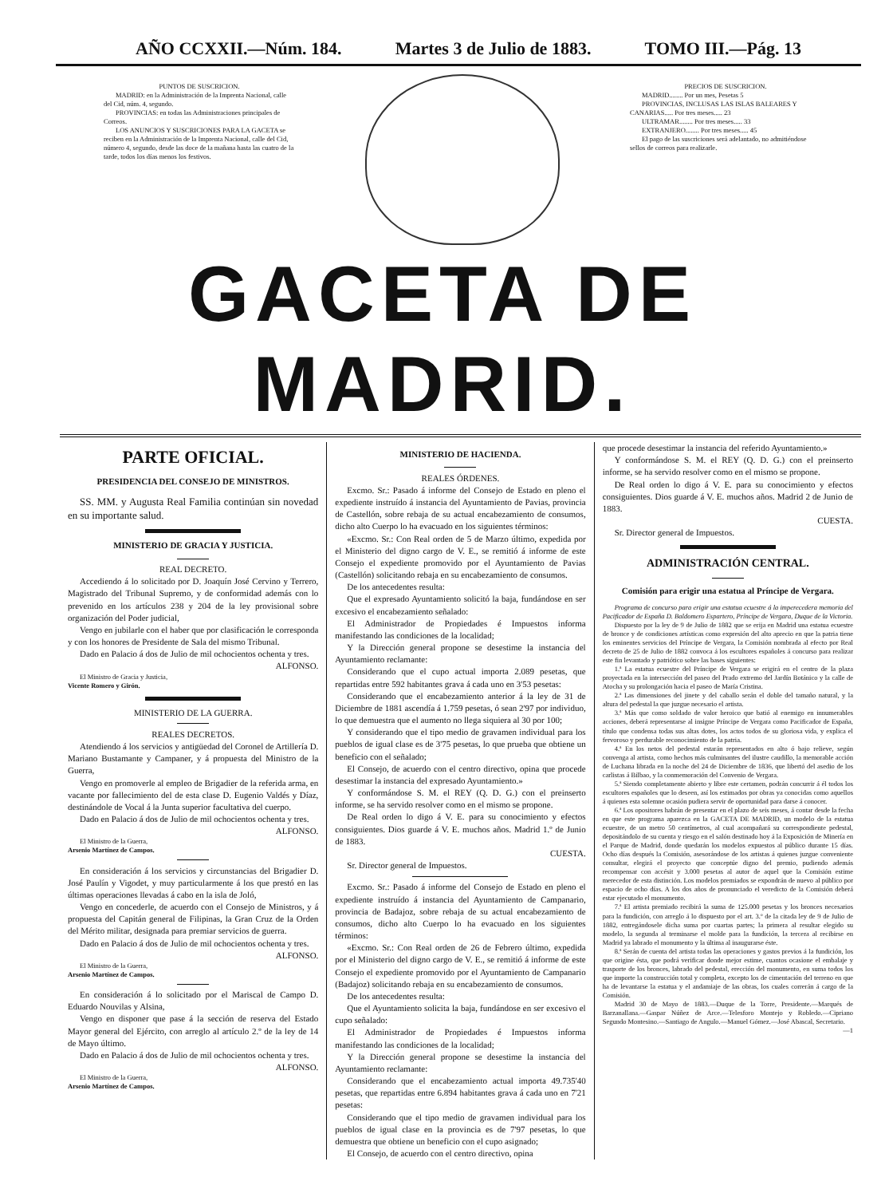AÑO CCXXII.—Núm. 184. Martes 3 de Julio de 1883. TOMO III.—Pág. 13
PUNTOS DE SUSCRICION.
MADRID: en la Administración de la Imprenta Nacional, calle del Cid, núm. 4, segundo.
PROVINCIAS: en todas las Administraciones principales de Correos.
LOS ANUNCIOS Y SUSCRICIONES PARA LA GACETA se reciben en la Administración de la Imprenta Nacional, calle del Cid, número 4, segundo, desde las doce de la mañana hasta las cuatro de la tarde, todos los días menos los festivos.
PRECIOS DE SUSCRICION.
MADRID........ Por un mes, Pesetas 5
PROVINCIAS, INCLUSAS LAS ISLAS BALEARES Y CANARIAS..... Por tres meses..... 23
ULTRAMAR........ Por tres meses..... 33
EXTRANJERO........ Por tres meses..... 45
El pago de las suscriciones será adelantado, no admitiéndose sellos de correos para realizarle.
GACETA DE MADRID.
PARTE OFICIAL.
PRESIDENCIA DEL CONSEJO DE MINISTROS.
SS. MM. y Augusta Real Familia continúan sin novedad en su importante salud.
MINISTERIO DE GRACIA Y JUSTICIA.
REAL DECRETO.
Accediendo á lo solicitado por D. Joaquín José Cervino y Terrero, Magistrado del Tribunal Supremo, y de conformidad además con lo prevenido en los artículos 238 y 204 de la ley provisional sobre organización del Poder judicial,
Vengo en jubilarle con el haber que por clasificación le corresponda y con los honores de Presidente de Sala del mismo Tribunal.
Dado en Palacio á dos de Julio de mil ochocientos ochenta y tres.
ALFONSO.
El Ministro de Gracia y Justicia,
Vicente Romero y Girón.
MINISTERIO DE LA GUERRA.
REALES DECRETOS.
Atendiendo á los servicios y antigüedad del Coronel de Artillería D. Mariano Bustamante y Campaner, y á propuesta del Ministro de la Guerra,
Vengo en promoverle al empleo de Brigadier de la referida arma, en vacante por fallecimiento del de esta clase D. Eugenio Valdés y Díaz, destinándole de Vocal á la Junta superior facultativa del cuerpo.
Dado en Palacio á dos de Julio de mil ochocientos ochenta y tres.
ALFONSO.
El Ministro de la Guerra,
Arsenio Martínez de Campos.
En consideración á los servicios y circunstancias del Brigadier D. José Paulín y Vigodet, y muy particularmente á los que prestó en las últimas operaciones llevadas á cabo en la isla de Joló,
Vengo en concederle, de acuerdo con el Consejo de Ministros, y á propuesta del Capitán general de Filipinas, la Gran Cruz de la Orden del Mérito militar, designada para premiar servicios de guerra.
Dado en Palacio á dos de Julio de mil ochocientos ochenta y tres.
ALFONSO.
El Ministro de la Guerra,
Arsenio Martínez de Campos.
En consideración á lo solicitado por el Mariscal de Campo D. Eduardo Nouvilas y Alsina,
Vengo en disponer que pase á la sección de reserva del Estado Mayor general del Ejército, con arreglo al artículo 2.º de la ley de 14 de Mayo último.
Dado en Palacio á dos de Julio de mil ochocientos ochenta y tres.
ALFONSO.
El Ministro de la Guerra,
Arsenio Martínez de Campos.
MINISTERIO DE HACIENDA.
REALES ÓRDENES.
Excmo. Sr.: Pasado á informe del Consejo de Estado en pleno el expediente instruído á instancia del Ayuntamiento de Pavias, provincia de Castellón, sobre rebaja de su actual encabezamiento de consumos, dicho alto Cuerpo lo ha evacuado en los siguientes términos:
«Excmo. Sr.: Con Real orden de 5 de Marzo último, expedida por el Ministerio del digno cargo de V. E., se remitió á informe de este Consejo el expediente promovido por el Ayuntamiento de Pavias (Castellón) solicitando rebaja en su encabezamiento de consumos.
De los antecedentes resulta:
Que el expresado Ayuntamiento solicitó la baja, fundándose en ser excesivo el encabezamiento señalado:
El Administrador de Propiedades é Impuestos informa manifestando las condiciones de la localidad;
Y la Dirección general propone se desestime la instancia del Ayuntamiento reclamante:
Considerando que el cupo actual importa 2.089 pesetas, que repartidas entre 592 habitantes grava á cada uno en 3'53 pesetas:
Considerando que el encabezamiento anterior á la ley de 31 de Diciembre de 1881 ascendía á 1.759 pesetas, ó sean 2'97 por individuo, lo que demuestra que el aumento no llega siquiera al 30 por 100;
Y considerando que el tipo medio de gravamen individual para los pueblos de igual clase es de 3'75 pesetas, lo que prueba que obtiene un beneficio con el señalado;
El Consejo, de acuerdo con el centro directivo, opina que procede desestimar la instancia del expresado Ayuntamiento.»
Y conformándose S. M. el REY (Q. D. G.) con el preinserto informe, se ha servido resolver como en el mismo se propone.
De Real orden lo digo á V. E. para su conocimiento y efectos consiguientes. Dios guarde á V. E. muchos años. Madrid 1.º de Junio de 1883.
CUESTA.
Sr. Director general de Impuestos.
Excmo. Sr.: Pasado á informe del Consejo de Estado en pleno el expediente instruído á instancia del Ayuntamiento de Campanario, provincia de Badajoz, sobre rebaja de su actual encabezamiento de consumos, dicho alto Cuerpo lo ha evacuado en los siguientes términos:
«Excmo. Sr.: Con Real orden de 26 de Febrero último, expedida por el Ministerio del digno cargo de V. E., se remitió á informe de este Consejo el expediente promovido por el Ayuntamiento de Campanario (Badajoz) solicitando rebaja en su encabezamiento de consumos.
De los antecedentes resulta:
Que el Ayuntamiento solicita la baja, fundándose en ser excesivo el cupo señalado:
El Administrador de Propiedades é Impuestos informa manifestando las condiciones de la localidad;
Y la Dirección general propone se desestime la instancia del Ayuntamiento reclamante:
Considerando que el encabezamiento actual importa 49.735'40 pesetas, que repartidas entre 6.894 habitantes grava á cada uno en 7'21 pesetas:
Considerando que el tipo medio de gravamen individual para los pueblos de igual clase en la provincia es de 7'97 pesetas, lo que demuestra que obtiene un beneficio con el cupo asignado;
El Consejo, de acuerdo con el centro directivo, opina
que procede desestimar la instancia del referido Ayuntamiento.»
Y conformándose S. M. el REY (Q. D. G.) con el preinserto informe, se ha servido resolver como en el mismo se propone.
De Real orden lo digo á V. E. para su conocimiento y efectos consiguientes. Dios guarde á V. E. muchos años. Madrid 2 de Junio de 1883.
CUESTA.
Sr. Director general de Impuestos.
ADMINISTRACIÓN CENTRAL.
Comisión para erigir una estatua al Príncipe de Vergara.
Programa de concurso para erigir una estatua ecuestre á la imperecedera memoria del Pacificador de España D. Baldomero Espartero, Príncipe de Vergara, Duque de la Victoria.
Dispuesto por la ley de 9 de Julio de 1882 que se erija en Madrid una estatua ecuestre de bronce y de condiciones artísticas como expresión del alto aprecio en que la patria tiene los eminentes servicios del Príncipe de Vergara, la Comisión nombrada al efecto por Real decreto de 25 de Julio de 1882 convoca á los escultores españoles á concurso para realizar este fin levantado y patriótico sobre las bases siguientes:
1.ª La estatua ecuestre del Príncipe de Vergara se erigirá en el centro de la plaza proyectada en la intersección del paseo del Prado extremo del Jardín Botánico y la calle de Atocha y su prolongación hacia el paseo de María Cristina.
2.ª Las dimensiones del jinete y del caballo serán el doble del tamaño natural, y la altura del pedestal la que juzgue necesario el artista.
3.ª Más que como soldado de valor heroico que batió al enemigo en innumerables acciones, deberá representarse al insigne Príncipe de Vergara como Pacificador de España, título que condensa todas sus altas dotes, los actos todos de su gloriosa vida, y explica el fervoroso y perdurable reconocimiento de la patria.
4.ª En los netos del pedestal estarán representados en alto ó bajo relieve, según convenga al artista, como hechos más culminantes del ilustre caudillo, la memorable acción de Luchana librada en la noche del 24 de Diciembre de 1836, que libertó del asedio de los carlistas á Bilbao, y la conmemoración del Convenio de Vergara.
5.ª Siendo completamente abierto y libre este certamen, podrán concurrir á él todos los escultores españoles que lo deseen, así los estimados por obras ya conocidas como aquellos á quienes esta solemne ocasión pudiera servir de oportunidad para darse á conocer.
6.ª Los opositores habrán de presentar en el plazo de seis meses, á contar desde la fecha en que este programa aparezca en la GACETA DE MADRID, un modelo de la estatua ecuestre, de un metro 50 centímetros, al cual acompañará su correspondiente pedestal, depositándolo de su cuenta y riesgo en el salón destinado hoy á la Exposición de Minería en el Parque de Madrid, donde quedarán los modelos expuestos al público durante 15 días. Ocho días después la Comisión, asesorándose de los artistas á quienes juzgue conveniente consultar, elegirá el proyecto que conceptúe digno del premio, pudiendo además recompensar con accésit y 3.000 pesetas al autor de aquel que la Comisión estime merecedor de esta distinción. Los modelos premiados se expondrán de nuevo al público por espacio de ocho días. A los dos años de pronunciado el veredicto de la Comisión deberá estar ejecutado el monumento.
7.ª El artista premiado recibirá la suma de 125.000 pesetas y los bronces necesarios para la fundición, con arreglo á lo dispuesto por el art. 3.º de la citada ley de 9 de Julio de 1882, entregándosele dicha suma por cuartas partes; la primera al resultar elegido su modelo, la segunda al terminarse el molde para la fundición, la tercera al recibirse en Madrid ya labrado el monumento y la última al inaugurarse éste.
8.ª Serán de cuenta del artista todas las operaciones y gastos previos á la fundición, los que origine ésta, que podrá verificar donde mejor estime, cuantos ocasione el embalaje y trasporte de los bronces, labrado del pedestal, erección del monumento, en suma todos los que importe la construcción total y completa, excepto los de cimentación del terreno en que ha de levantarse la estatua y el andamiaje de las obras, los cuales correrán á cargo de la Comisión.
Madrid 30 de Mayo de 1883.—Duque de la Torre, Presidente.—Marqués de Barzanallana.—Gaspar Núñez de Arce.—Telesforo Montejo y Robledo.—Cipriano Segundo Montesino.—Santiago de Angulo.—Manuel Gómez.—José Abascal, Secretario.
—1